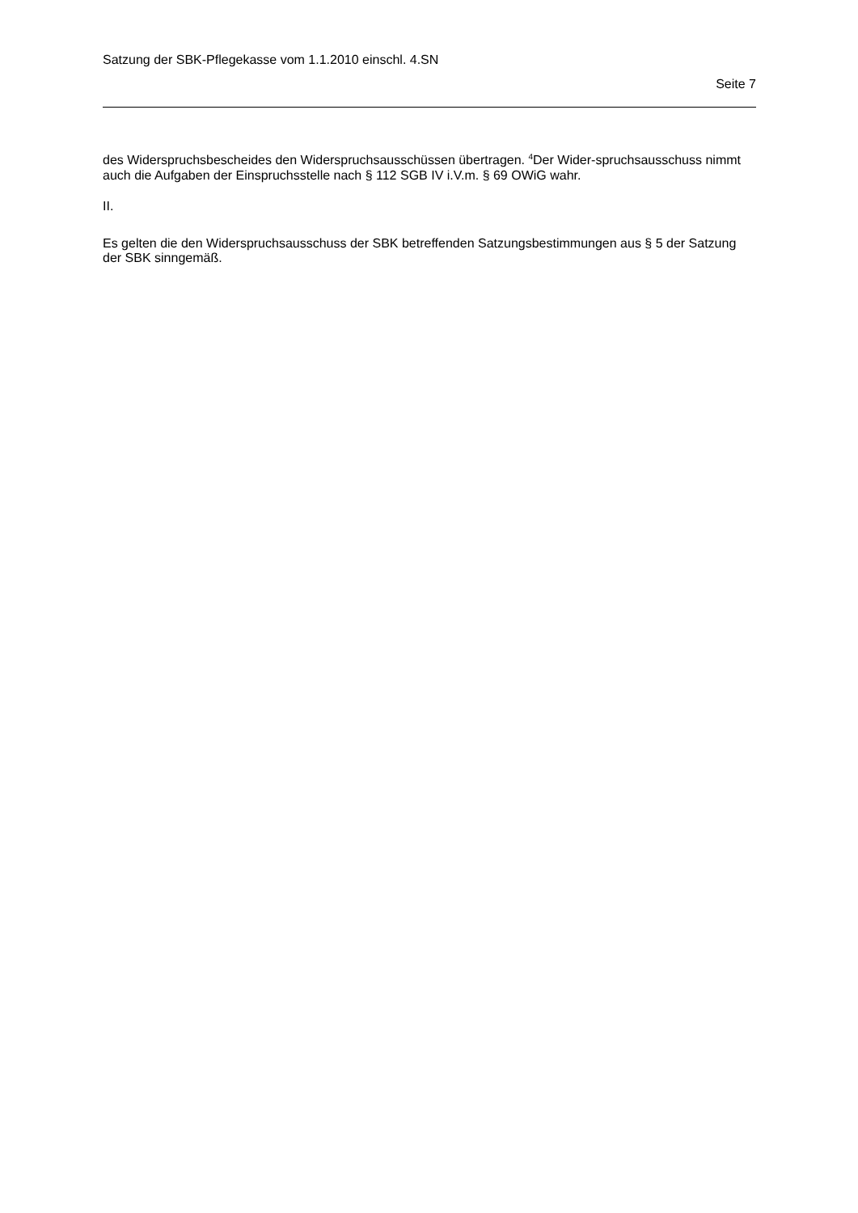Satzung der SBK-Pflegekasse vom 1.1.2010 einschl. 4.SN
Seite 7
des Widerspruchsbescheides den Widerspruchsausschüssen übertragen. <sup>4</sup>Der Wider-spruchsausschuss nimmt auch die Aufgaben der Einspruchsstelle nach § 112 SGB IV i.V.m. § 69 OWiG wahr.
II.
Es gelten die den Widerspruchsausschuss der SBK betreffenden Satzungsbestimmungen aus § 5 der Satzung der SBK sinngemäß.